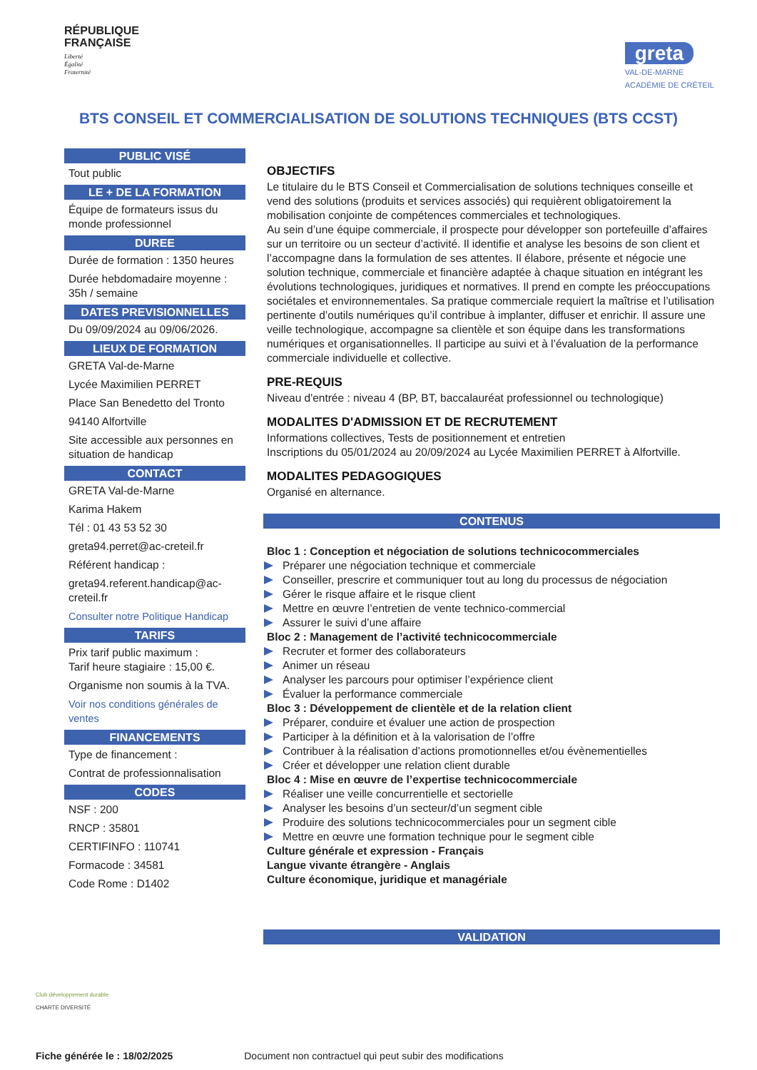RÉPUBLIQUE
FRANÇAISE
Liberté
Égalité
Fraternité
greta
VAL-DE-MARNE
ACADÉMIE DE CRÉTEIL
BTS CONSEIL ET COMMERCIALISATION DE SOLUTIONS TECHNIQUES (BTS CCST)
PUBLIC VISÉ
Tout public
LE + DE LA FORMATION
Équipe de formateurs issus du monde professionnel
DUREE
Durée de formation : 1350 heures
Durée hebdomadaire moyenne : 35h / semaine
DATES PREVISIONNELLES
Du 09/09/2024 au 09/06/2026.
LIEUX DE FORMATION
GRETA Val-de-Marne
Lycée Maximilien PERRET
Place San Benedetto del Tronto
94140 Alfortville
Site accessible aux personnes en situation de handicap
CONTACT
GRETA Val-de-Marne
Karima Hakem
Tél : 01 43 53 52 30
greta94.perret@ac-creteil.fr
Référent handicap :
greta94.referent.handicap@ac-creteil.fr
Consulter notre Politique Handicap
TARIFS
Prix tarif public maximum :
Tarif heure stagiaire : 15,00 €.
Organisme non soumis à la TVA.
Voir nos conditions générales de ventes
FINANCEMENTS
Type de financement :
Contrat de professionnalisation
CODES
NSF : 200
RNCP : 35801
CERTIFINFO : 110741
Formacode : 34581
Code Rome : D1402
OBJECTIFS
Le titulaire du le BTS Conseil et Commercialisation de solutions techniques conseille et vend des solutions (produits et services associés) qui requièrent obligatoirement la mobilisation conjointe de compétences commerciales et technologiques.
Au sein d’une équipe commerciale, il prospecte pour développer son portefeuille d’affaires sur un territoire ou un secteur d’activité. Il identifie et analyse les besoins de son client et l’accompagne dans la formulation de ses attentes. Il élabore, présente et négocie une solution technique, commerciale et financière adaptée à chaque situation en intégrant les évolutions technologiques, juridiques et normatives. Il prend en compte les préoccupations sociétales et environnementales. Sa pratique commerciale requiert la maîtrise et l’utilisation pertinente d’outils numériques qu’il contribue à implanter, diffuser et enrichir. Il assure une veille technologique, accompagne sa clientèle et son équipe dans les transformations numériques et organisationnelles. Il participe au suivi et à l’évaluation de la performance commerciale individuelle et collective.
PRE-REQUIS
Niveau d'entrée : niveau 4 (BP, BT, baccalauréat professionnel ou technologique)
MODALITES D'ADMISSION ET DE RECRUTEMENT
Informations collectives, Tests de positionnement et entretien
Inscriptions du 05/01/2024 au 20/09/2024 au Lycée Maximilien PERRET à Alfortville.
MODALITES PEDAGOGIQUES
Organisé en alternance.
CONTENUS
Bloc 1 : Conception et négociation de solutions technicocommerciales
Préparer une négociation technique et commerciale
Conseiller, prescrire et communiquer tout au long du processus de négociation
Gérer le risque affaire et le risque client
Mettre en œuvre l’entretien de vente technico-commercial
Assurer le suivi d’une affaire
Bloc 2 : Management de l’activité technicocommerciale
Recruter et former des collaborateurs
Animer un réseau
Analyser les parcours pour optimiser l’expérience client
Évaluer la performance commerciale
Bloc 3 : Développement de clientèle et de la relation client
Préparer, conduire et évaluer une action de prospection
Participer à la définition et à la valorisation de l’offre
Contribuer à la réalisation d’actions promotionnelles et/ou évènementielles
Créer et développer une relation client durable
Bloc 4 : Mise en œuvre de l’expertise technicocommerciale
Réaliser une veille concurrentielle et sectorielle
Analyser les besoins d’un secteur/d’un segment cible
Produire des solutions technicocommerciales pour un segment cible
Mettre en œuvre une formation technique pour le segment cible
Culture générale et expression - Français
Langue vivante étrangère - Anglais
Culture économique, juridique et managériale
VALIDATION
Club développement durable
CHARTE DIVERSITÉ
Fiche générée le : 18/02/2025 Document non contractuel qui peut subir des modifications